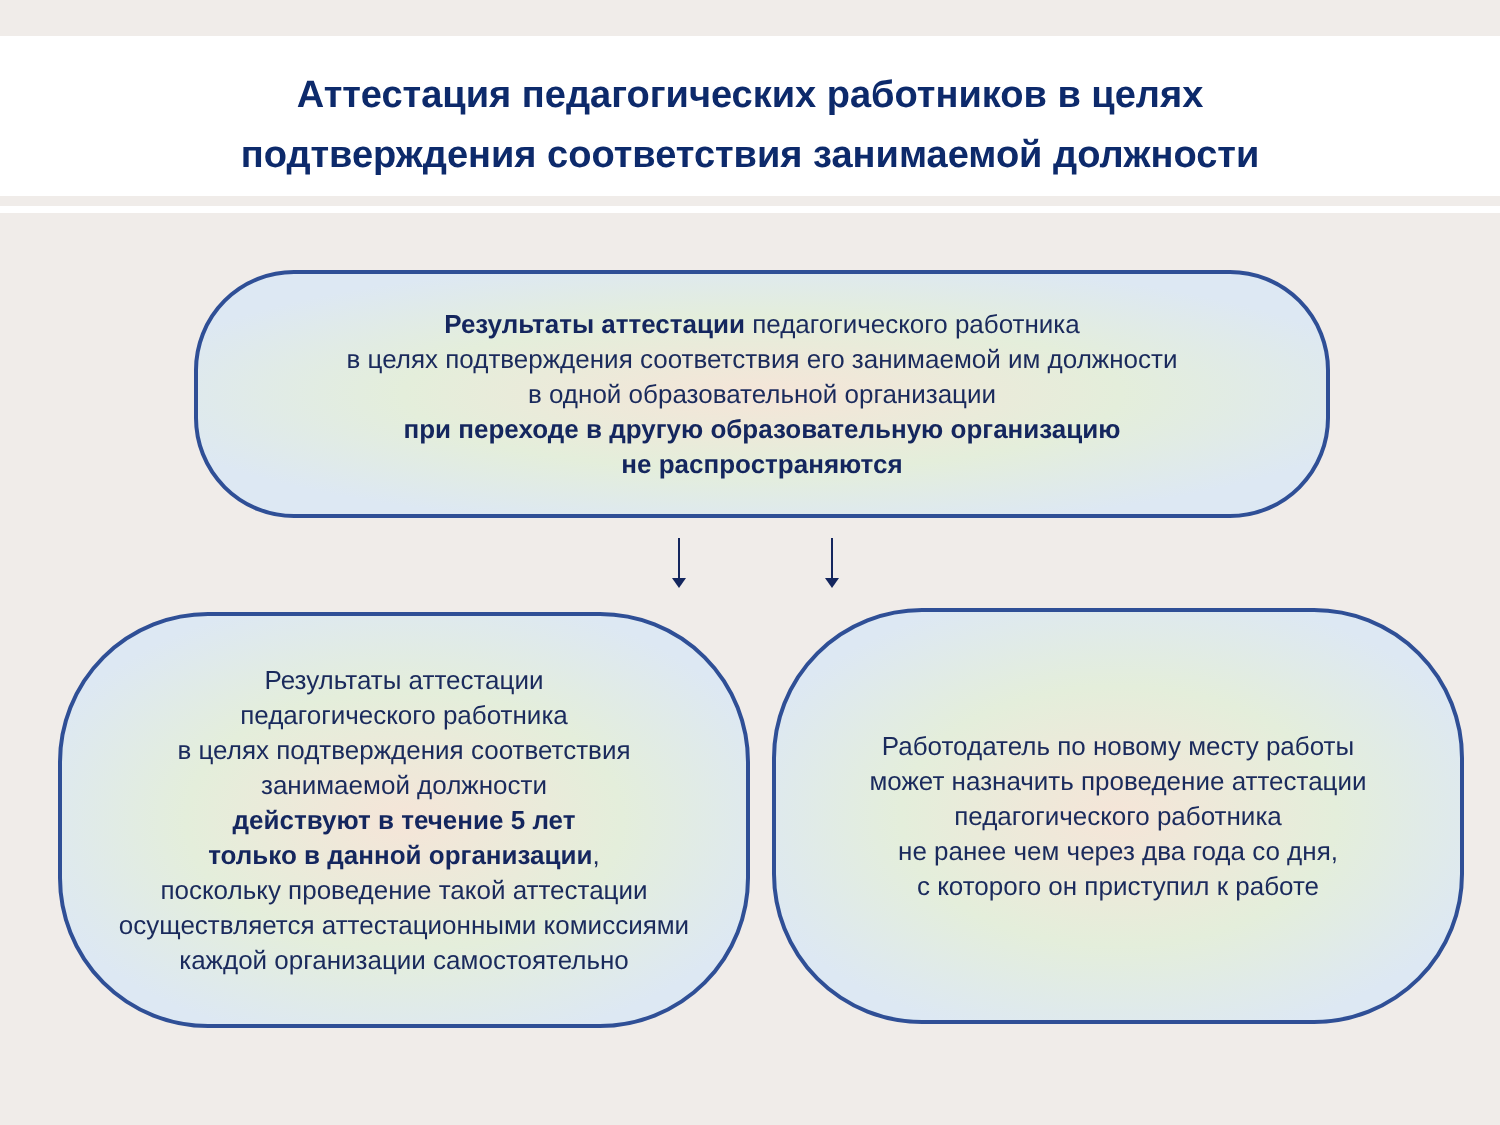Аттестация педагогических работников в целях
подтверждения соответствия занимаемой должности
Результаты аттестации педагогического работника
в целях подтверждения соответствия его занимаемой им должности
в одной образовательной организации
при переходе в другую образовательную организацию
не распространяются
Результаты аттестации
педагогического работника
в целях подтверждения соответствия
занимаемой должности
действуют в течение 5 лет
только в данной организации,
поскольку проведение такой аттестации
осуществляется аттестационными комиссиями
каждой организации самостоятельно
Работодатель по новому месту работы
может назначить проведение аттестации
педагогического работника
не ранее чем через два года со дня,
с которого он приступил к работе